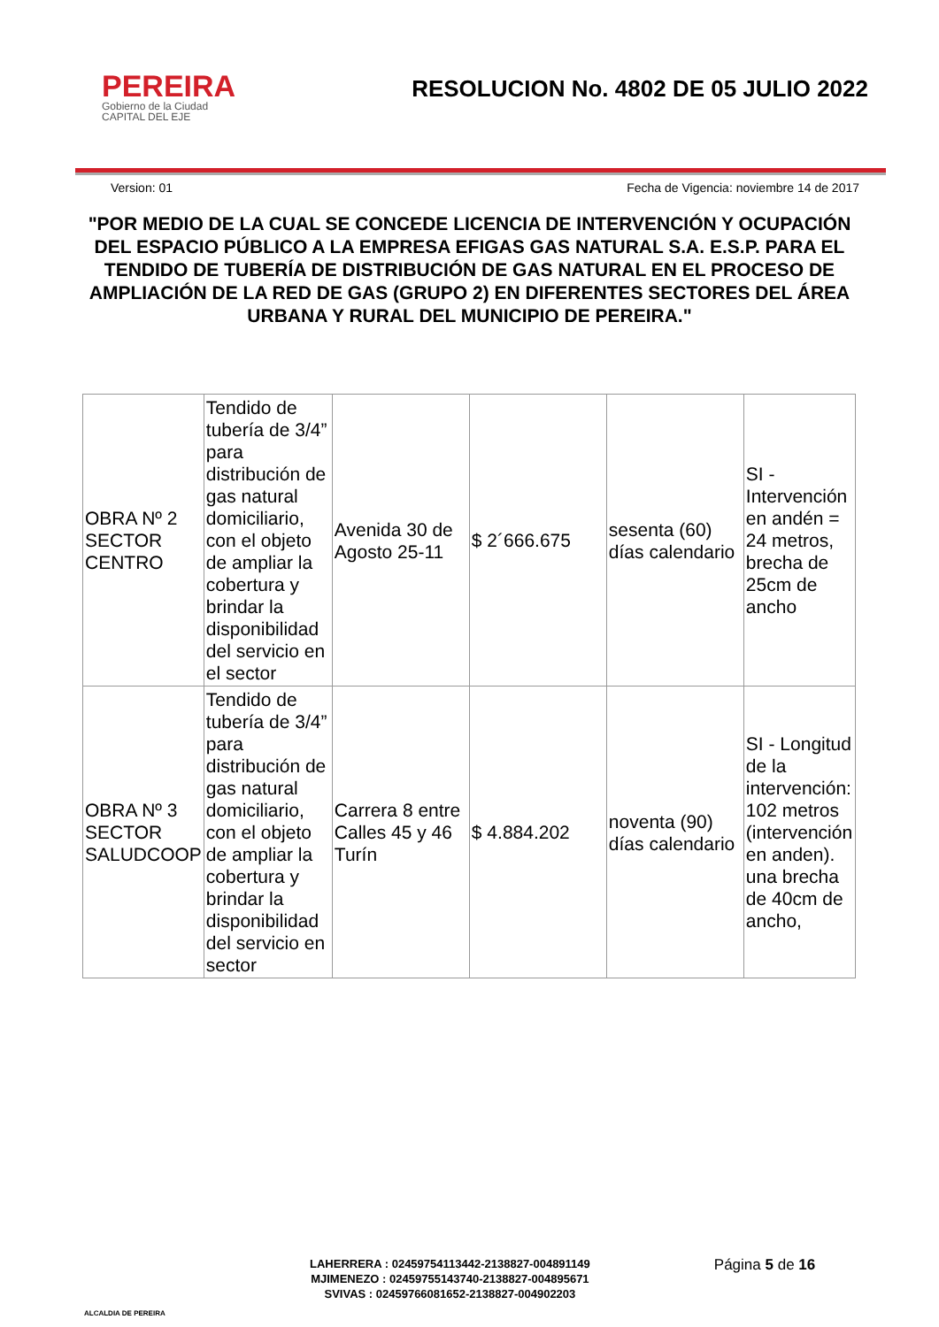PEREIRA
Gobierno de la Ciudad
CAPITAL DEL EJE
RESOLUCION No. 4802 DE 05 JULIO 2022
Version: 01 Fecha de Vigencia: noviembre 14 de 2017
"POR MEDIO DE LA CUAL SE CONCEDE LICENCIA DE INTERVENCIÓN Y OCUPACIÓN DEL ESPACIO PÚBLICO A LA EMPRESA EFIGAS GAS NATURAL S.A. E.S.P. PARA EL TENDIDO DE TUBERÍA DE DISTRIBUCIÓN DE GAS NATURAL EN EL PROCESO DE AMPLIACIÓN DE LA RED DE GAS (GRUPO 2) EN DIFERENTES SECTORES DEL ÁREA URBANA Y RURAL DEL MUNICIPIO DE PEREIRA."
| OBRA Nº 2 SECTOR CENTRO | Tendido de tubería de 3/4” para distribución de gas natural domiciliario, con el objeto de ampliar la cobertura y brindar la disponibilidad del servicio en el sector | Avenida 30 de Agosto 25-11 | $ 2´666.675 | sesenta (60) días calendario | SI - Intervención en andén = 24 metros, brecha de 25cm de ancho |
| OBRA Nº 3 SECTOR SALUDCOOP | Tendido de tubería de 3/4” para distribución de gas natural domiciliario, con el objeto de ampliar la cobertura y brindar la disponibilidad del servicio en sector | Carrera 8 entre Calles 45 y 46 Turín | $ 4.884.202 | noventa (90) días calendario | SI - Longitud de la intervención: 102 metros (intervención en anden). una brecha de 40cm de ancho, |
ALCALDIA DE PEREIRA
LAHERRERA : 02459754113442-2138827-004891149
MJIMENEZO : 02459755143740-2138827-004895671
SVIVAS : 02459766081652-2138827-004902203
Página 5 de 16